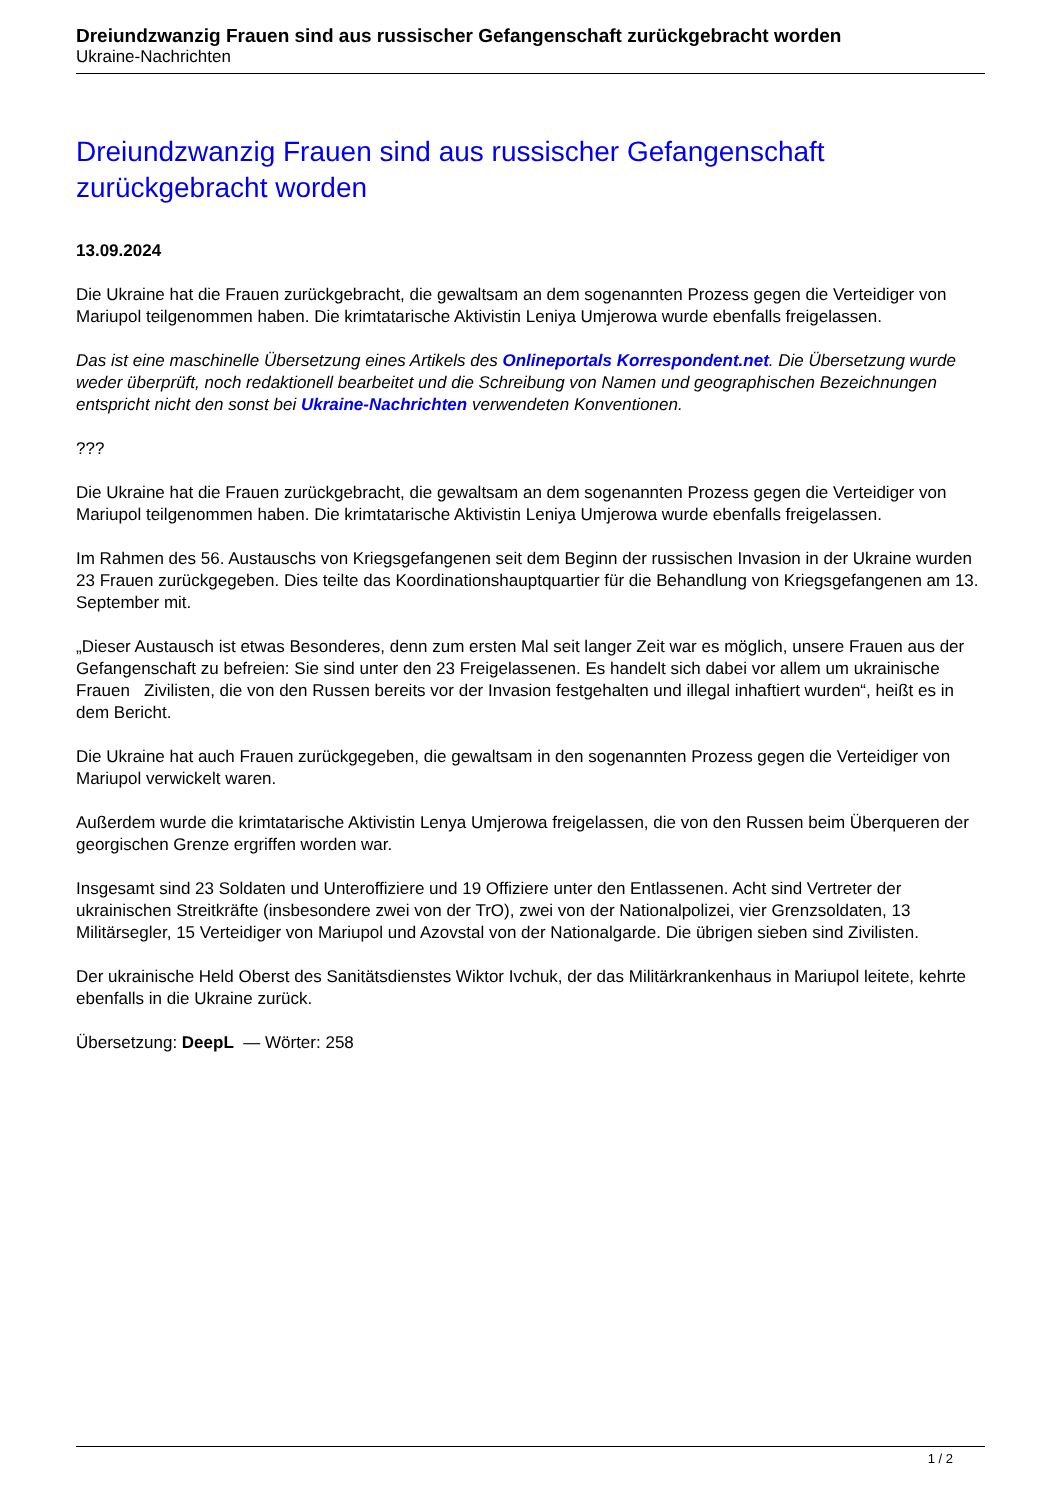Dreiundzwanzig Frauen sind aus russischer Gefangenschaft zurückgebracht worden
Ukraine-Nachrichten
Dreiundzwanzig Frauen sind aus russischer Gefangenschaft zurückgebracht worden
13.09.2024
Die Ukraine hat die Frauen zurückgebracht, die gewaltsam an dem sogenannten Prozess gegen die Verteidiger von Mariupol teilgenommen haben. Die krimtatarische Aktivistin Leniya Umjerowa wurde ebenfalls freigelassen.
Das ist eine maschinelle Übersetzung eines Artikels des Onlineportals Korrespondent.net. Die Übersetzung wurde weder überprüft, noch redaktionell bearbeitet und die Schreibung von Namen und geographischen Bezeichnungen entspricht nicht den sonst bei Ukraine-Nachrichten verwendeten Konventionen.
???
Die Ukraine hat die Frauen zurückgebracht, die gewaltsam an dem sogenannten Prozess gegen die Verteidiger von Mariupol teilgenommen haben. Die krimtatarische Aktivistin Leniya Umjerowa wurde ebenfalls freigelassen.
Im Rahmen des 56. Austauschs von Kriegsgefangenen seit dem Beginn der russischen Invasion in der Ukraine wurden 23 Frauen zurückgegeben. Dies teilte das Koordinationshauptquartier für die Behandlung von Kriegsgefangenen am 13. September mit.
„Dieser Austausch ist etwas Besonderes, denn zum ersten Mal seit langer Zeit war es möglich, unsere Frauen aus der Gefangenschaft zu befreien: Sie sind unter den 23 Freigelassenen. Es handelt sich dabei vor allem um ukrainische Frauen Zivilisten, die von den Russen bereits vor der Invasion festgehalten und illegal inhaftiert wurden“, heißt es in dem Bericht.
Die Ukraine hat auch Frauen zurückgegeben, die gewaltsam in den sogenannten Prozess gegen die Verteidiger von Mariupol verwickelt waren.
Außerdem wurde die krimtatarische Aktivistin Lenya Umjerowa freigelassen, die von den Russen beim Überqueren der georgischen Grenze ergriffen worden war.
Insgesamt sind 23 Soldaten und Unteroffiziere und 19 Offiziere unter den Entlassenen. Acht sind Vertreter der ukrainischen Streitkräfte (insbesondere zwei von der TrO), zwei von der Nationalpolizei, vier Grenzsoldaten, 13 Militärsegler, 15 Verteidiger von Mariupol und Azovstal von der Nationalgarde. Die übrigen sieben sind Zivilisten.
Der ukrainische Held Oberst des Sanitätsdienstes Wiktor Ivchuk, der das Militärkrankenhaus in Mariupol leitete, kehrte ebenfalls in die Ukraine zurück.
Übersetzung: DeepL — Wörter: 258
1 / 2